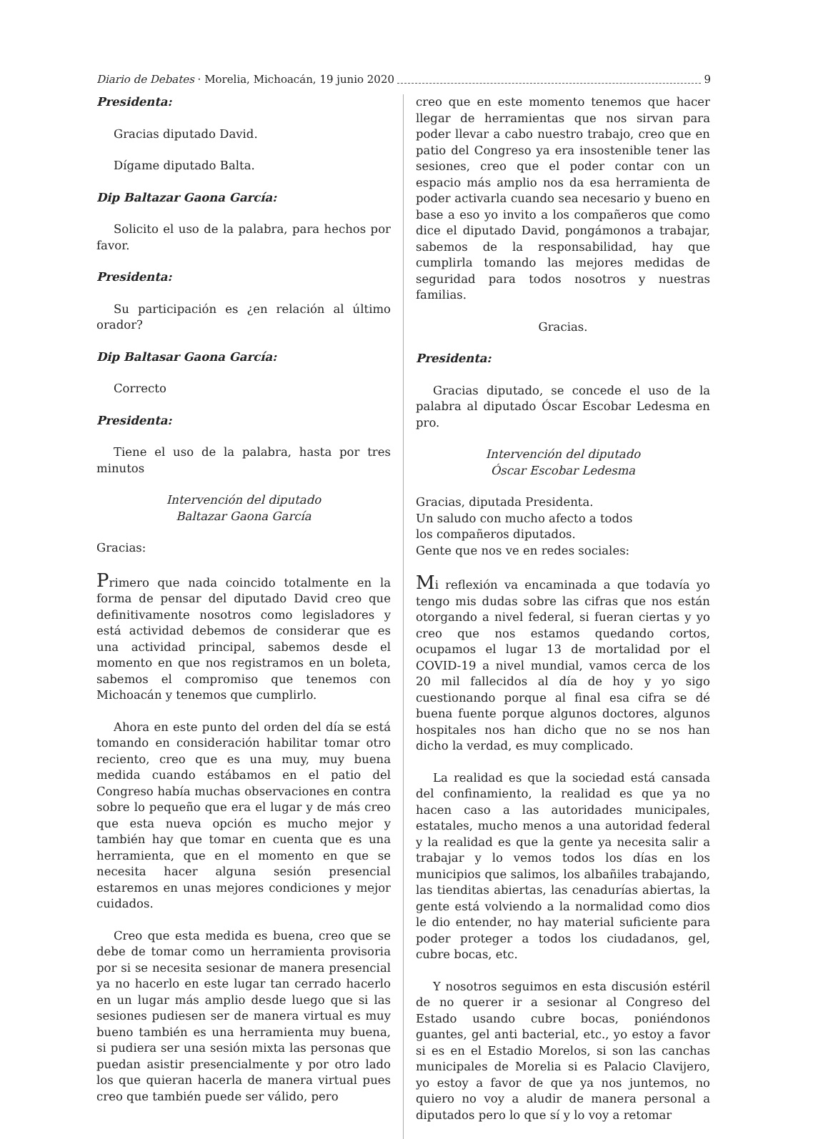Diario de Debates · Morelia, Michoacán, 19 junio 2020 9
Presidenta:
Gracias diputado David.
Dígame diputado Balta.
Dip Baltazar Gaona García:
Solicito el uso de la palabra, para hechos por favor.
Presidenta:
Su participación es ¿en relación al último orador?
Dip Baltasar Gaona García:
Correcto
Presidenta:
Tiene el uso de la palabra, hasta por tres minutos
Intervención del diputado
Baltazar Gaona García
Gracias:
Primero que nada coincido totalmente en la forma de pensar del diputado David creo que definitivamente nosotros como legisladores y está actividad debemos de considerar que es una actividad principal, sabemos desde el momento en que nos registramos en un boleta, sabemos el compromiso que tenemos con Michoacán y tenemos que cumplirlo.
Ahora en este punto del orden del día se está tomando en consideración habilitar tomar otro reciento, creo que es una muy, muy buena medida cuando estábamos en el patio del Congreso había muchas observaciones en contra sobre lo pequeño que era el lugar y de más creo que esta nueva opción es mucho mejor y también hay que tomar en cuenta que es una herramienta, que en el momento en que se necesita hacer alguna sesión presencial estaremos en unas mejores condiciones y mejor cuidados.
Creo que esta medida es buena, creo que se debe de tomar como un herramienta provisoria por si se necesita sesionar de manera presencial ya no hacerlo en este lugar tan cerrado hacerlo en un lugar más amplio desde luego que si las sesiones pudiesen ser de manera virtual es muy bueno también es una herramienta muy buena, si pudiera ser una sesión mixta las personas que puedan asistir presencialmente y por otro lado los que quieran hacerla de manera virtual pues creo que también puede ser válido, pero
creo que en este momento tenemos que hacer llegar de herramientas que nos sirvan para poder llevar a cabo nuestro trabajo, creo que en patio del Congreso ya era insostenible tener las sesiones, creo que el poder contar con un espacio más amplio nos da esa herramienta de poder activarla cuando sea necesario y bueno en base a eso yo invito a los compañeros que como dice el diputado David, pongámonos a trabajar, sabemos de la responsabilidad, hay que cumplirla tomando las mejores medidas de seguridad para todos nosotros y nuestras familias.
Gracias.
Presidenta:
Gracias diputado, se concede el uso de la palabra al diputado Óscar Escobar Ledesma en pro.
Intervención del diputado
Óscar Escobar Ledesma
Gracias, diputada Presidenta.
Un saludo con mucho afecto a todos
los compañeros diputados.
Gente que nos ve en redes sociales:
Mi reflexión va encaminada a que todavía yo tengo mis dudas sobre las cifras que nos están otorgando a nivel federal, si fueran ciertas y yo creo que nos estamos quedando cortos, ocupamos el lugar 13 de mortalidad por el COVID-19 a nivel mundial, vamos cerca de los 20 mil fallecidos al día de hoy y yo sigo cuestionando porque al final esa cifra se dé buena fuente porque algunos doctores, algunos hospitales nos han dicho que no se nos han dicho la verdad, es muy complicado.
La realidad es que la sociedad está cansada del confinamiento, la realidad es que ya no hacen caso a las autoridades municipales, estatales, mucho menos a una autoridad federal y la realidad es que la gente ya necesita salir a trabajar y lo vemos todos los días en los municipios que salimos, los albañiles trabajando, las tienditas abiertas, las cenadurías abiertas, la gente está volviendo a la normalidad como dios le dio entender, no hay material suficiente para poder proteger a todos los ciudadanos, gel, cubre bocas, etc.
Y nosotros seguimos en esta discusión estéril de no querer ir a sesionar al Congreso del Estado usando cubre bocas, poniéndonos guantes, gel anti bacterial, etc., yo estoy a favor si es en el Estadio Morelos, si son las canchas municipales de Morelia si es Palacio Clavijero, yo estoy a favor de que ya nos juntemos, no quiero no voy a aludir de manera personal a diputados pero lo que sí y lo voy a retomar